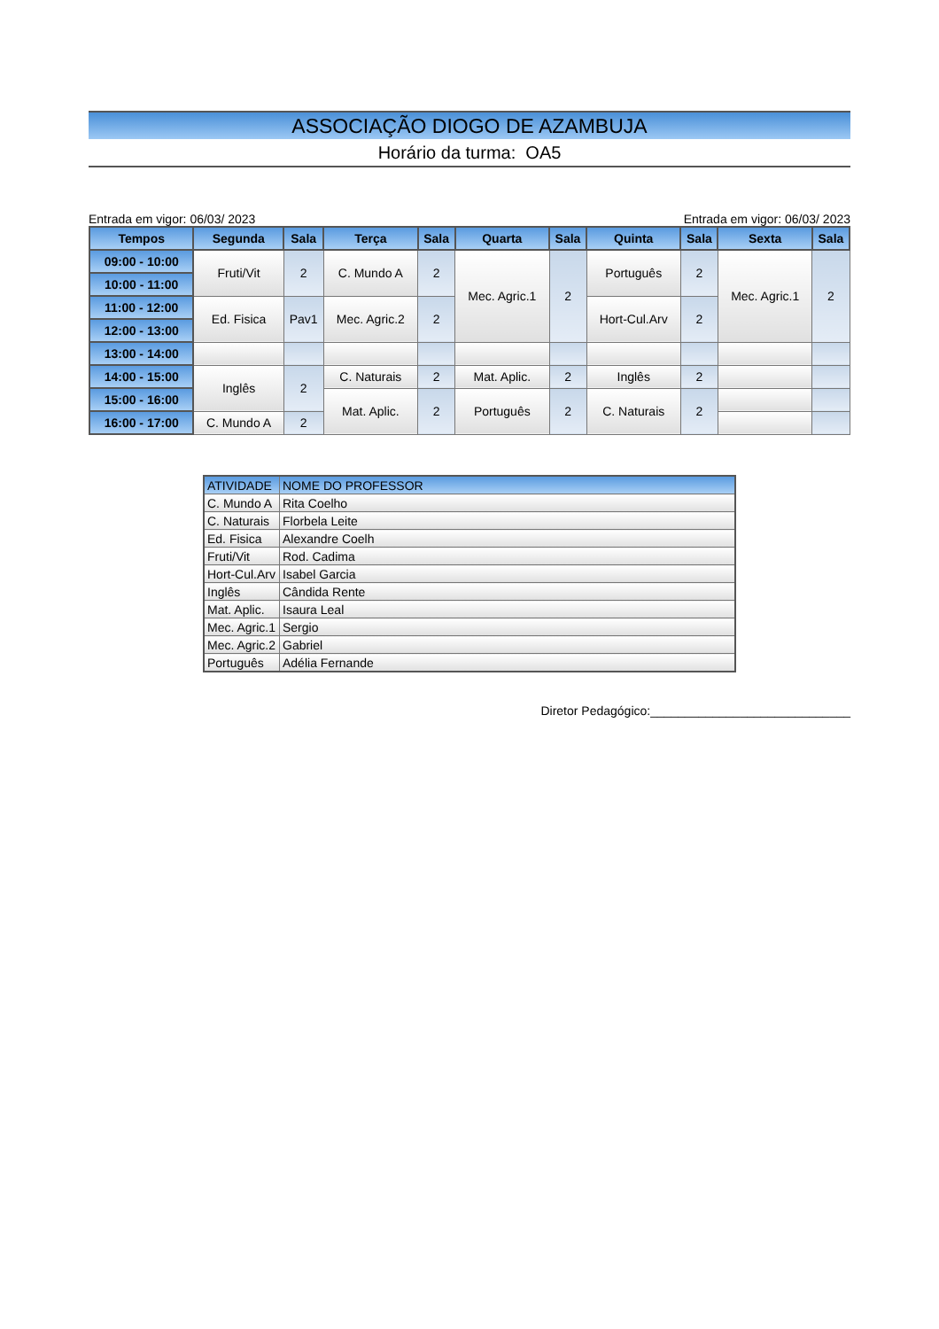ASSOCIAÇÃO DIOGO DE AZAMBUJA
Horário da turma: OA5
Entrada em vigor: 06/03/ 2023 Entrada em vigor: 06/03/ 2023
| Tempos | Segunda | Sala | Terça | Sala | Quarta | Sala | Quinta | Sala | Sexta | Sala |
| --- | --- | --- | --- | --- | --- | --- | --- | --- | --- | --- |
| 09:00 - 10:00 | Fruti/Vit | 2 | C. Mundo A | 2 | Mec. Agric.1 | 2 | Português | 2 | Mec. Agric.1 | 2 |
| 10:00 - 11:00 | | | | | | | | | | |
| 11:00 - 12:00 | Ed. Fisica | Pav1 | Mec. Agric.2 | 2 | | | Hort-Cul.Arv | 2 | | |
| 12:00 - 13:00 | | | | | | | | | | |
| 13:00 - 14:00 | | | | | | | | | | |
| 14:00 - 15:00 | Inglês | 2 | C. Naturais | 2 | Mat. Aplic. | 2 | Inglês | 2 | | |
| 15:00 - 16:00 | | | Mat. Aplic. | 2 | Português | 2 | C. Naturais | 2 | | |
| 16:00 - 17:00 | C. Mundo A | 2 | | | | | | | | |
| ATIVIDADE | NOME DO PROFESSOR |
| C. Mundo A | Rita Coelho |
| C. Naturais | Florbela Leite |
| Ed. Fisica | Alexandre Coelh |
| Fruti/Vit | Rod. Cadima |
| Hort-Cul.Arv | Isabel Garcia |
| Inglês | Cândida Rente |
| Mat. Aplic. | Isaura Leal |
| Mec. Agric.1 | Sergio |
| Mec. Agric.2 | Gabriel |
| Português | Adélia Fernande |
Diretor Pedagógico:_____________________________